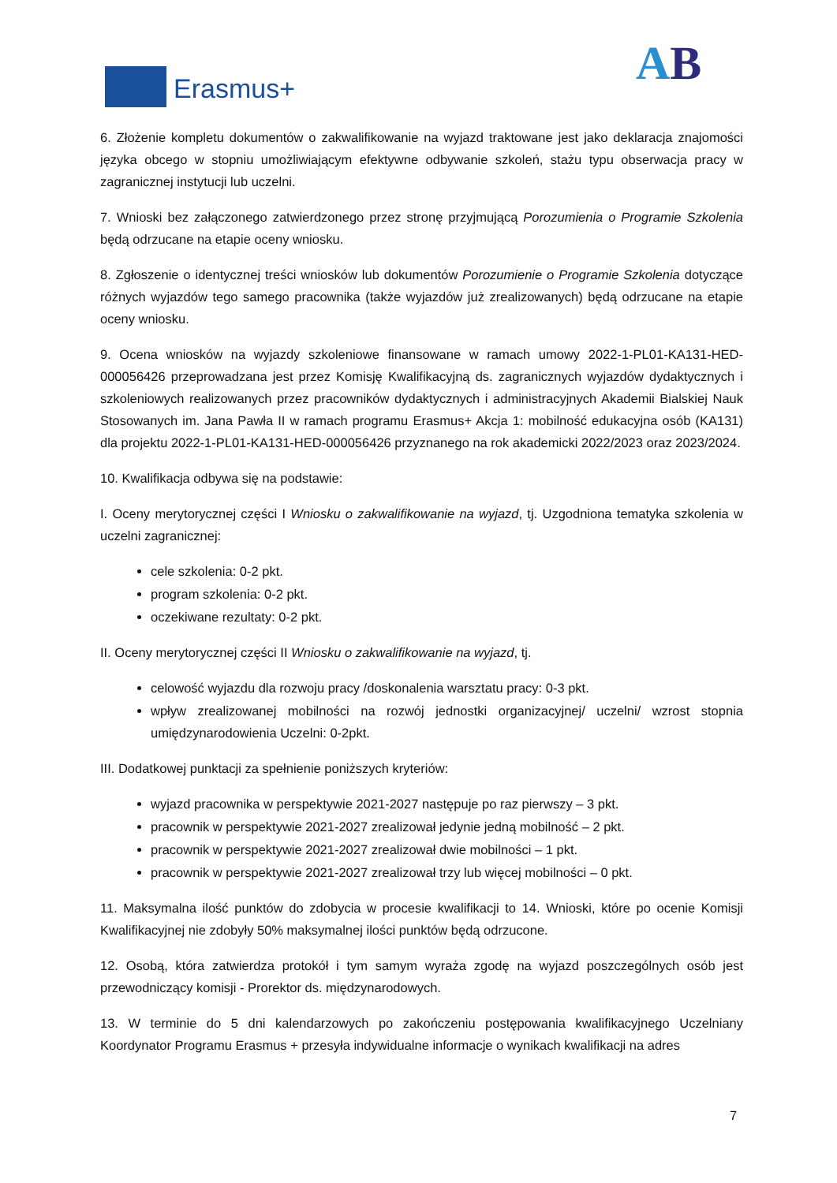Erasmus+ AB
6. Złożenie kompletu dokumentów o zakwalifikowanie na wyjazd traktowane jest jako deklaracja znajomości języka obcego w stopniu umożliwiającym efektywne odbywanie szkoleń, stażu typu obserwacja pracy w zagranicznej instytucji lub uczelni.
7. Wnioski bez załączonego zatwierdzonego przez stronę przyjmującą Porozumienia o Programie Szkolenia będą odrzucane na etapie oceny wniosku.
8. Zgłoszenie o identycznej treści wniosków lub dokumentów Porozumienie o Programie Szkolenia dotyczące różnych wyjazdów tego samego pracownika (także wyjazdów już zrealizowanych) będą odrzucane na etapie oceny wniosku.
9. Ocena wniosków na wyjazdy szkoleniowe finansowane w ramach umowy 2022-1-PL01-KA131-HED-000056426 przeprowadzana jest przez Komisję Kwalifikacyjną ds. zagranicznych wyjazdów dydaktycznych i szkoleniowych realizowanych przez pracowników dydaktycznych i administracyjnych Akademii Bialskiej Nauk Stosowanych im. Jana Pawła II w ramach programu Erasmus+ Akcja 1: mobilność edukacyjna osób (KA131) dla projektu 2022-1-PL01-KA131-HED-000056426 przyznanego na rok akademicki 2022/2023 oraz 2023/2024.
10. Kwalifikacja odbywa się na podstawie:
I. Oceny merytorycznej części I Wniosku o zakwalifikowanie na wyjazd, tj. Uzgodniona tematyka szkolenia w uczelni zagranicznej:
cele szkolenia: 0-2 pkt.
program szkolenia: 0-2 pkt.
oczekiwane rezultaty: 0-2 pkt.
II. Oceny merytorycznej części II Wniosku o zakwalifikowanie na wyjazd, tj.
celowość wyjazdu dla rozwoju pracy /doskonalenia warsztatu pracy: 0-3 pkt.
wpływ zrealizowanej mobilności na rozwój jednostki organizacyjnej/ uczelni/ wzrost stopnia umiędzynarodowienia Uczelni: 0-2pkt.
III. Dodatkowej punktacji za spełnienie poniższych kryteriów:
wyjazd pracownika w perspektywie 2021-2027 następuje po raz pierwszy – 3 pkt.
pracownik w perspektywie 2021-2027 zrealizował jedynie jedną mobilność – 2 pkt.
pracownik w perspektywie 2021-2027 zrealizował dwie mobilności – 1 pkt.
pracownik w perspektywie 2021-2027 zrealizował trzy lub więcej mobilności – 0 pkt.
11. Maksymalna ilość punktów do zdobycia w procesie kwalifikacji to 14. Wnioski, które po ocenie Komisji Kwalifikacyjnej nie zdobyły 50% maksymalnej ilości punktów będą odrzucone.
12. Osobą, która zatwierdza protokół i tym samym wyraża zgodę na wyjazd poszczególnych osób jest przewodniczący komisji - Prorektor ds. międzynarodowych.
13. W terminie do 5 dni kalendarzowych po zakończeniu postępowania kwalifikacyjnego Uczelniany Koordynator Programu Erasmus + przesyła indywidualne informacje o wynikach kwalifikacji na adres
7